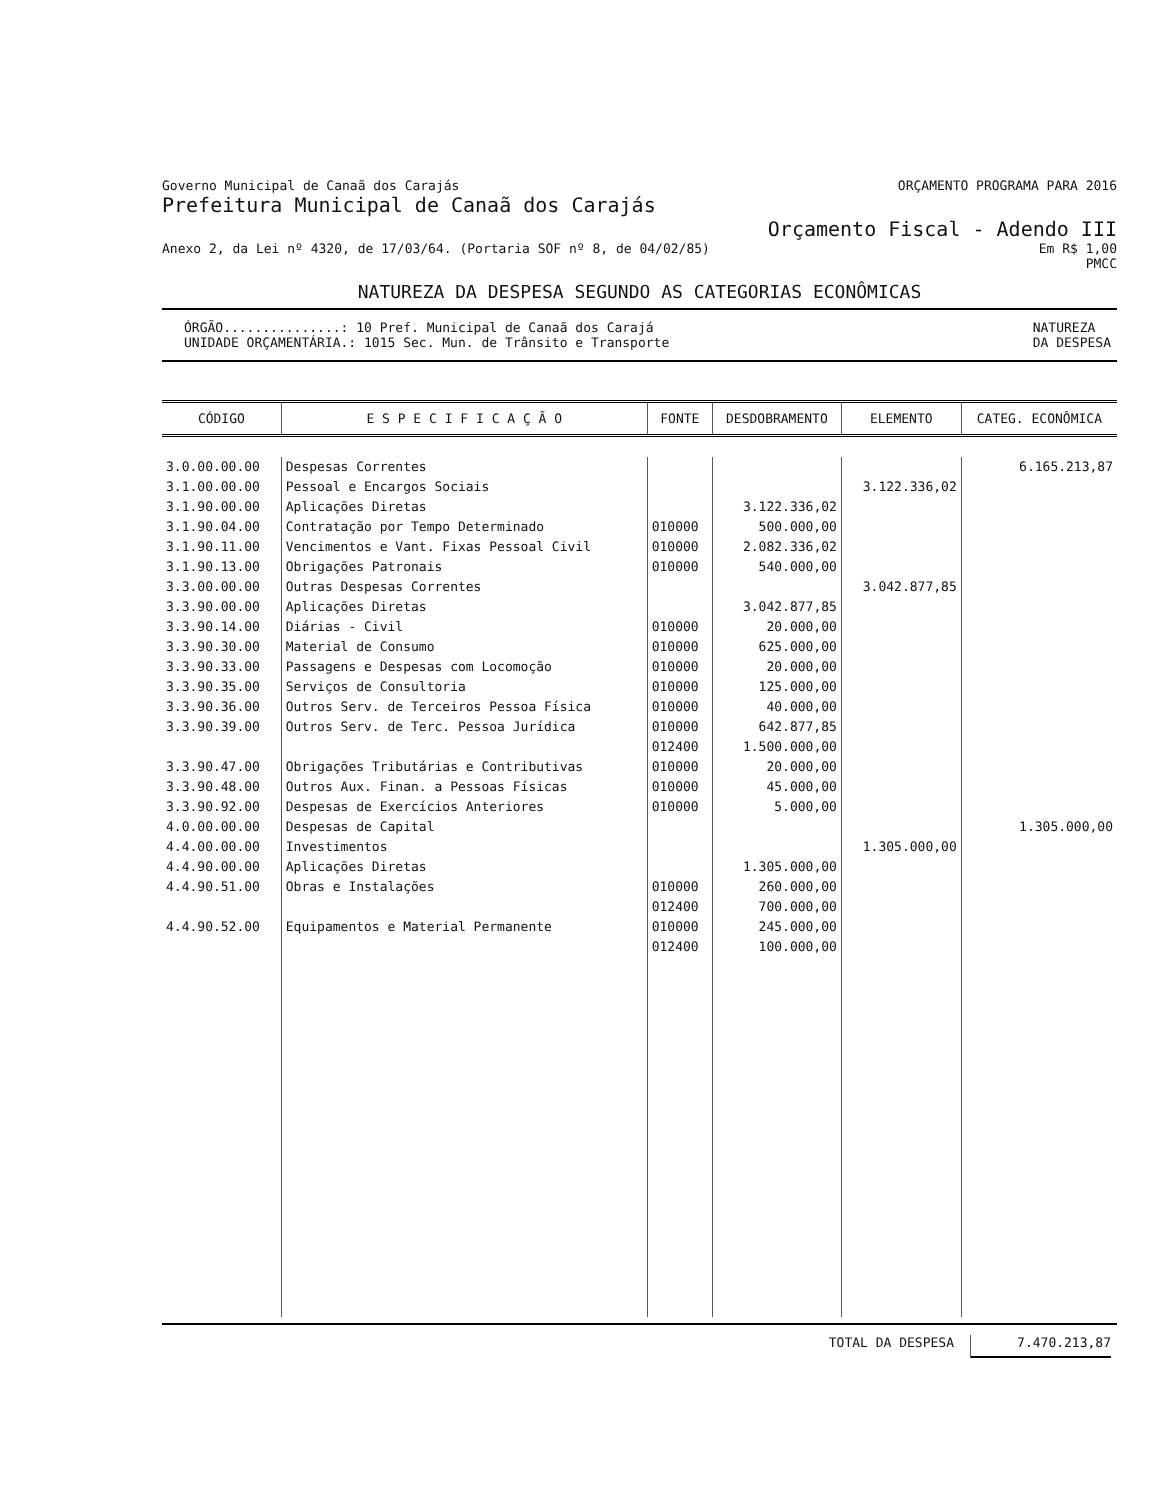Governo Municipal de Canaã dos Carajás ORÇAMENTO PROGRAMA PARA 2016
Prefeitura Municipal de Canaã dos Carajás
Orçamento Fiscal - Adendo III
Anexo 2, da Lei nº 4320, de 17/03/64. (Portaria SOF nº 8, de 04/02/85) Em R$ 1,00
PMCC
NATUREZA DA DESPESA SEGUNDO AS CATEGORIAS ECONÔMICAS
ÓRGÃO...............: 10 Pref. Municipal de Canaã dos Carajá
UNIDADE ORÇAMENTÁRIA.: 1015 Sec. Mun. de Trânsito e Transporte NATUREZA
DA DESPESA
| CÓDIGO | E S P E C I F I C A Ç Ã O | FONTE | DESDOBRAMENTO | ELEMENTO | CATEG. ECONÔMICA |
| --- | --- | --- | --- | --- | --- |
| 3.0.00.00.00 | Despesas Correntes | | | | 6.165.213,87 |
| 3.1.00.00.00 | Pessoal e Encargos Sociais | | | 3.122.336,02 | |
| 3.1.90.00.00 | Aplicações Diretas | | 3.122.336,02 | | |
| 3.1.90.04.00 | Contratação por Tempo Determinado | 010000 | 500.000,00 | | |
| 3.1.90.11.00 | Vencimentos e Vant. Fixas Pessoal Civil | 010000 | 2.082.336,02 | | |
| 3.1.90.13.00 | Obrigações Patronais | 010000 | 540.000,00 | | |
| 3.3.00.00.00 | Outras Despesas Correntes | | | 3.042.877,85 | |
| 3.3.90.00.00 | Aplicações Diretas | | 3.042.877,85 | | |
| 3.3.90.14.00 | Diárias - Civil | 010000 | 20.000,00 | | |
| 3.3.90.30.00 | Material de Consumo | 010000 | 625.000,00 | | |
| 3.3.90.33.00 | Passagens e Despesas com Locomoção | 010000 | 20.000,00 | | |
| 3.3.90.35.00 | Serviços de Consultoria | 010000 | 125.000,00 | | |
| 3.3.90.36.00 | Outros Serv. de Terceiros Pessoa Física | 010000 | 40.000,00 | | |
| 3.3.90.39.00 | Outros Serv. de Terc. Pessoa Jurídica | 010000 012400 | 642.877,85 1.500.000,00 | | |
| 3.3.90.47.00 | Obrigações Tributárias e Contributivas | 010000 | 20.000,00 | | |
| 3.3.90.48.00 | Outros Aux. Finan. a Pessoas Físicas | 010000 | 45.000,00 | | |
| 3.3.90.92.00 | Despesas de Exercícios Anteriores | 010000 | 5.000,00 | | |
| 4.0.00.00.00 | Despesas de Capital | | | | 1.305.000,00 |
| 4.4.00.00.00 | Investimentos | | | 1.305.000,00 | |
| 4.4.90.00.00 | Aplicações Diretas | | 1.305.000,00 | | |
| 4.4.90.51.00 | Obras e Instalações | 010000 012400 | 260.000,00 700.000,00 | | |
| 4.4.90.52.00 | Equipamentos e Material Permanente | 010000 012400 | 245.000,00 100.000,00 | | |
TOTAL DA DESPESA 7.470.213,87